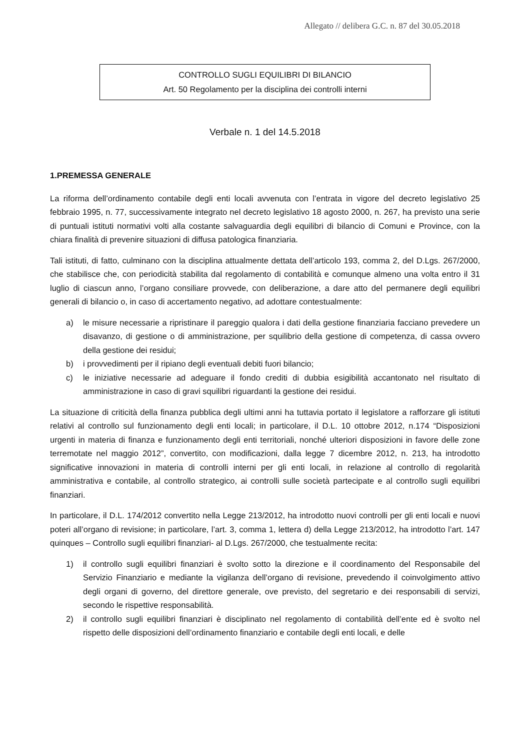Allegato // delibera G.C. n. 87 del 30.05.2018
CONTROLLO SUGLI EQUILIBRI DI BILANCIO
Art. 50 Regolamento per la disciplina dei controlli interni
Verbale n. 1 del 14.5.2018
1.PREMESSA GENERALE
La riforma dell’ordinamento contabile degli enti locali avvenuta con l’entrata in vigore del decreto legislativo 25 febbraio 1995, n. 77, successivamente integrato nel decreto legislativo 18 agosto 2000, n. 267, ha previsto una serie di puntuali istituti normativi volti alla costante salvaguardia degli equilibri di bilancio di Comuni e Province, con la chiara finalità di prevenire situazioni di diffusa patologica finanziaria.
Tali istituti, di fatto, culminano con la disciplina attualmente dettata dell’articolo 193, comma 2, del D.Lgs. 267/2000, che stabilisce che, con periodicità stabilita dal regolamento di contabilità e comunque almeno una volta entro il 31 luglio di ciascun anno, l’organo consiliare provvede, con deliberazione, a dare atto del permanere degli equilibri generali di bilancio o, in caso di accertamento negativo, ad adottare contestualmente:
a) le misure necessarie a ripristinare il pareggio qualora i dati della gestione finanziaria facciano prevedere un disavanzo, di gestione o di amministrazione, per squilibrio della gestione di competenza, di cassa ovvero della gestione dei residui;
b) i provvedimenti per il ripiano degli eventuali debiti fuori bilancio;
c) le iniziative necessarie ad adeguare il fondo crediti di dubbia esigibilità accantonato nel risultato di amministrazione in caso di gravi squilibri riguardanti la gestione dei residui.
La situazione di criticità della finanza pubblica degli ultimi anni ha tuttavia portato il legislatore a rafforzare gli istituti relativi al controllo sul funzionamento degli enti locali; in particolare, il D.L. 10 ottobre 2012, n.174 “Disposizioni urgenti in materia di finanza e funzionamento degli enti territoriali, nonché ulteriori disposizioni in favore delle zone terremotate nel maggio 2012”, convertito, con modificazioni, dalla legge 7 dicembre 2012, n. 213, ha introdotto significative innovazioni in materia di controlli interni per gli enti locali, in relazione al controllo di regolarità amministrativa e contabile, al controllo strategico, ai controlli sulle società partecipate e al controllo sugli equilibri finanziari.
In particolare, il D.L. 174/2012 convertito nella Legge 213/2012, ha introdotto nuovi controlli per gli enti locali e nuovi poteri all’organo di revisione; in particolare, l’art. 3, comma 1, lettera d) della Legge 213/2012, ha introdotto l’art. 147 quinques – Controllo sugli equilibri finanziari- al D.Lgs. 267/2000, che testualmente recita:
1) il controllo sugli equilibri finanziari è svolto sotto la direzione e il coordinamento del Responsabile del Servizio Finanziario e mediante la vigilanza dell’organo di revisione, prevedendo il coinvolgimento attivo degli organi di governo, del direttore generale, ove previsto, del segretario e dei responsabili di servizi, secondo le rispettive responsabilità.
2) il controllo sugli equilibri finanziari è disciplinato nel regolamento di contabilità dell’ente ed è svolto nel rispetto delle disposizioni dell’ordinamento finanziario e contabile degli enti locali, e delle